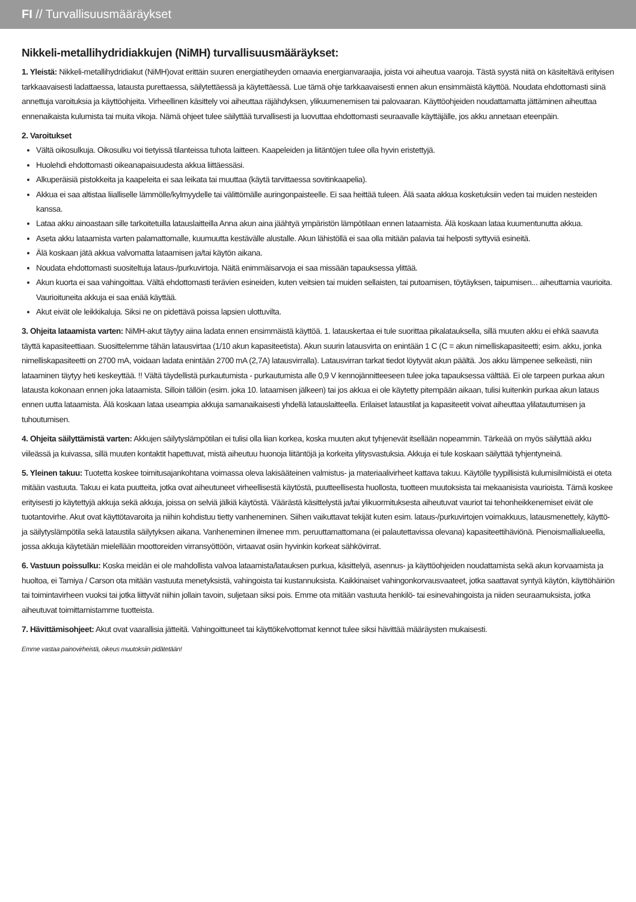FI // Turvallisuusmääräykset
Nikkeli-metallihydridiakkujen (NiMH) turvallisuusmääräykset:
1. Yleistä: Nikkeli-metallihydridiakut (NiMH)ovat erittäin suuren energiatiheyden omaavia energianvaraajia, joista voi aiheutua vaaroja. Tästä syystä niitä on käsiteltävä erityisen tarkkaavaisesti ladattaessa, latausta purettaessa, säilytettäessä ja käytettäessä. Lue tämä ohje tarkkaavaisesti ennen akun ensimmäistä käyttöä. Noudata ehdottomasti siinä annettuja varoituksia ja käyttöohjeita. Virheellinen käsittely voi aiheuttaa räjähdyksen, ylikuumenemisen tai palovaaran. Käyttöohjeiden noudattamatta jättäminen aiheuttaa ennenaikaista kulumista tai muita vikoja. Nämä ohjeet tulee säilyttää turvallisesti ja luovuttaa ehdottomasti seuraavalle käyttäjälle, jos akku annetaan eteenpäin.
2. Varoitukset
Vältä oikosulkuja. Oikosulku voi tietyissä tilanteissa tuhota laitteen. Kaapeleiden ja liitäntöjen tulee olla hyvin eristettyjä.
Huolehdi ehdottomasti oikeanapaisuudesta akkua liittäessäsi.
Alkuperäisiä pistokkeita ja kaapeleita ei saa leikata tai muuttaa (käytä tarvittaessa sovitinkaapelia).
Akkua ei saa altistaa liialliselle lämmölle/kylmyydelle tai välittömälle auringonpaisteelle. Ei saa heittää tuleen. Älä saata akkua kosketuksiin veden tai muiden nesteiden kanssa.
Lataa akku ainoastaan sille tarkoitetuilla latauslaitteilla Anna akun aina jäähtyä ympäristön lämpötilaan ennen lataamista. Älä koskaan lataa kuumentunutta akkua.
Aseta akku lataamista varten palamattomalle, kuumuutta kestävälle alustalle. Akun lähistöllä ei saa olla mitään palavia tai helposti syttyviä esineitä.
Älä koskaan jätä akkua valvomatta lataamisen ja/tai käytön aikana.
Noudata ehdottomasti suositeltuja lataus-/purkuvirtoja. Näitä enimmäisarvoja ei saa missään tapauksessa ylittää.
Akun kuorta ei saa vahingoittaa. Vältä ehdottomasti terävien esineiden, kuten veitsien tai muiden sellaisten, tai putoamisen, töytäyksen, taipumisen... aiheuttamia vaurioita. Vaurioituneita akkuja ei saa enää käyttää.
Akut eivät ole leikkikaluja. Siksi ne on pidettävä poissa lapsien ulottuvilta.
3. Ohjeita lataamista varten: NiMH-akut täytyy aiina ladata ennen ensimmäistä käyttöä. 1. latauskertaa ei tule suorittaa pikalatauksella, sillä muuten akku ei ehkä saavuta täyttä kapasiteettiaan. Suosittelemme tähän latausvirtaa (1/10 akun kapasiteetista). Akun suurin latausvirta on enintään 1 C (C = akun nimelliskapasiteetti; esim. akku, jonka nimelliskapasiteetti on 2700 mA, voidaan ladata enintään 2700 mA (2,7A) latausvirralla). Latausvirran tarkat tiedot löytyvät akun päältä. Jos akku lämpenee selkeästi, niin lataaminen täytyy heti keskeyttää. !! Vältä täydellistä purkautumista - purkautumista alle 0,9 V kennojännitteeseen tulee joka tapauksessa välttää. Ei ole tarpeen purkaa akun latausta kokonaan ennen joka lataamista. Silloin tällöin (esim. joka 10. lataamisen jälkeen) tai jos akkua ei ole käytetty pitempään aikaan, tulisi kuitenkin purkaa akun lataus ennen uutta lataamista. Älä koskaan lataa useampia akkuja samanaikaisesti yhdellä latauslaitteella. Erilaiset lataustilat ja kapasiteetit voivat aiheuttaa ylilatautumisen ja tuhoutumisen.
4. Ohjeita säilyttämistä varten: Akkujen säilytyslämpötilan ei tulisi olla liian korkea, koska muuten akut tyhjenevät itsellään nopeammin. Tärkeää on myös säilyttää akku viileässä ja kuivassa, sillä muuten kontaktit hapettuvat, mistä aiheutuu huonoja liitäntöjä ja korkeita ylitysvastuksia. Akkuja ei tule koskaan säilyttää tyhjentyneinä.
5. Yleinen takuu: Tuotetta koskee toimitusajankohtana voimassa oleva lakisääteinen valmistus- ja materiaalivirheet kattava takuu. Käytölle tyypillisistä kulumisilmiöistä ei oteta mitään vastuuta. Takuu ei kata puutteita, jotka ovat aiheutuneet virheellisestä käytöstä, puutteellisesta huollosta, tuotteen muutoksista tai mekaanisista vaurioista. Tämä koskee erityisesti jo käytettyjä akkuja sekä akkuja, joissa on selviä jälkiä käytöstä. Väärästä käsittelystä ja/tai ylikuormituksesta aiheutuvat vauriot tai tehonheikkenemiset eivät ole tuotantovirhe. Akut ovat käyttötavaroita ja niihin kohdistuu tietty vanheneminen. Siihen vaikuttavat tekijät kuten esim. lataus-/purkuvirtojen voimakkuus, latausmenettely, käyttö- ja säilytyslämpötila sekä lataustila säilytyksen aikana. Vanheneminen ilmenee mm. peruuttamattomana (ei palautettavissa olevana) kapasiteettihäviönä. Pienoismallialueella, jossa akkuja käytetään mielellään moottoreiden virransyöttöön, virtaavat osiin hyvinkin korkeat sähkövirrat.
6. Vastuun poissulku: Koska meidän ei ole mahdollista valvoa lataamista/latauksen purkua, käsittelyä, asennus- ja käyttöohjeiden noudattamista sekä akun korvaamista ja huoltoa, ei Tamiya / Carson ota mitään vastuuta menetyksistä, vahingoista tai kustannuksista. Kaikkinaiset vahingonkorvausvaateet, jotka saattavat syntyä käytön, käyttöhäiriön tai toimintavirheen vuoksi tai jotka liittyvät niihin jollain tavoin, suljetaan siksi pois. Emme ota mitään vastuuta henkilö- tai esinevahingoista ja niiden seuraamuksista, jotka aiheutuvat toimittamistamme tuotteista.
7. Hävittämisohjeet: Akut ovat vaarallisia jätteitä. Vahingoittuneet tai käyttökelvottomat kennot tulee siksi hävittää määräysten mukaisesti.
Emme vastaa painovirheistä, oikeus muutoksiin pidätetään!